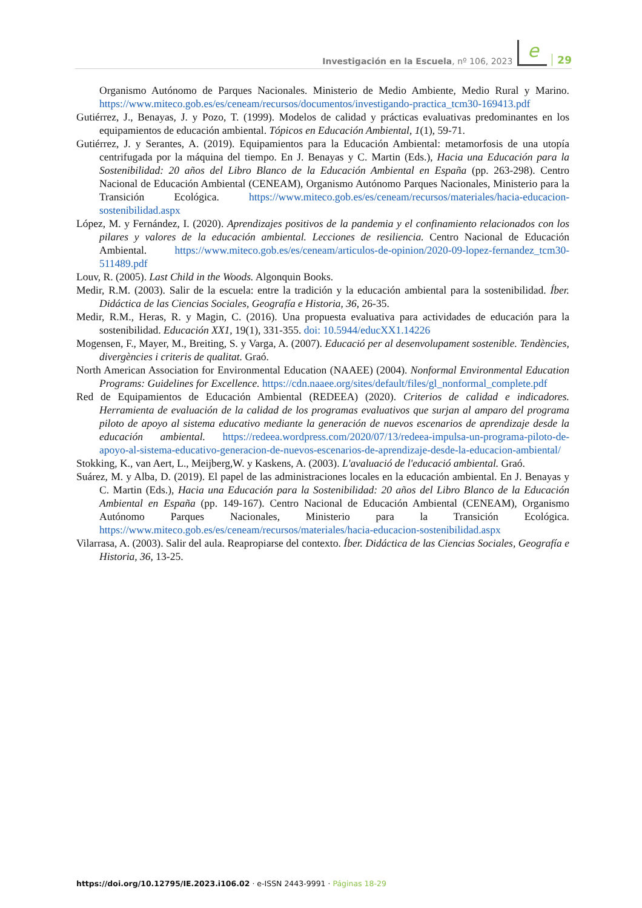Investigación en la Escuela, nº 106, 2023 e 29
Organismo Autónomo de Parques Nacionales. Ministerio de Medio Ambiente, Medio Rural y Marino. https://www.miteco.gob.es/es/ceneam/recursos/documentos/investigando-practica_tcm30-169413.pdf
Gutiérrez, J., Benayas, J. y Pozo, T. (1999). Modelos de calidad y prácticas evaluativas predominantes en los equipamientos de educación ambiental. Tópicos en Educación Ambiental, 1(1), 59-71.
Gutiérrez, J. y Serantes, A. (2019). Equipamientos para la Educación Ambiental: metamorfosis de una utopía centrifugada por la máquina del tiempo. En J. Benayas y C. Martin (Eds.), Hacia una Educación para la Sostenibilidad: 20 años del Libro Blanco de la Educación Ambiental en España (pp. 263-298). Centro Nacional de Educación Ambiental (CENEAM), Organismo Autónomo Parques Nacionales, Ministerio para la Transición Ecológica. https://www.miteco.gob.es/es/ceneam/recursos/materiales/hacia-educacion-sostenibilidad.aspx
López, M. y Fernández, I. (2020). Aprendizajes positivos de la pandemia y el confinamiento relacionados con los pilares y valores de la educación ambiental. Lecciones de resiliencia. Centro Nacional de Educación Ambiental. https://www.miteco.gob.es/es/ceneam/articulos-de-opinion/2020-09-lopez-fernandez_tcm30-511489.pdf
Louv, R. (2005). Last Child in the Woods. Algonquin Books.
Medir, R.M. (2003). Salir de la escuela: entre la tradición y la educación ambiental para la sostenibilidad. Íber. Didáctica de las Ciencias Sociales, Geografía e Historia, 36, 26-35.
Medir, R.M., Heras, R. y Magin, C. (2016). Una propuesta evaluativa para actividades de educación para la sostenibilidad. Educación XX1, 19(1), 331-355. doi: 10.5944/educXX1.14226
Mogensen, F., Mayer, M., Breiting, S. y Varga, A. (2007). Educació per al desenvolupament sostenible. Tendències, divergències i criteris de qualitat. Graó.
North American Association for Environmental Education (NAAEE) (2004). Nonformal Environmental Education Programs: Guidelines for Excellence. https://cdn.naaee.org/sites/default/files/gl_nonformal_complete.pdf
Red de Equipamientos de Educación Ambiental (REDEEA) (2020). Criterios de calidad e indicadores. Herramienta de evaluación de la calidad de los programas evaluativos que surjan al amparo del programa piloto de apoyo al sistema educativo mediante la generación de nuevos escenarios de aprendizaje desde la educación ambiental. https://redeea.wordpress.com/2020/07/13/redeea-impulsa-un-programa-piloto-de-apoyo-al-sistema-educativo-generacion-de-nuevos-escenarios-de-aprendizaje-desde-la-educacion-ambiental/
Stokking, K., van Aert, L., Meijberg,W. y Kaskens, A. (2003). L'avaluació de l'educació ambiental. Graó.
Suárez, M. y Alba, D. (2019). El papel de las administraciones locales en la educación ambiental. En J. Benayas y C. Martin (Eds.), Hacia una Educación para la Sostenibilidad: 20 años del Libro Blanco de la Educación Ambiental en España (pp. 149-167). Centro Nacional de Educación Ambiental (CENEAM), Organismo Autónomo Parques Nacionales, Ministerio para la Transición Ecológica. https://www.miteco.gob.es/es/ceneam/recursos/materiales/hacia-educacion-sostenibilidad.aspx
Vilarrasa, A. (2003). Salir del aula. Reapropiarse del contexto. Íber. Didáctica de las Ciencias Sociales, Geografía e Historia, 36, 13-25.
https://doi.org/10.12795/IE.2023.i106.02 · e-ISSN 2443-9991 · Páginas 18-29